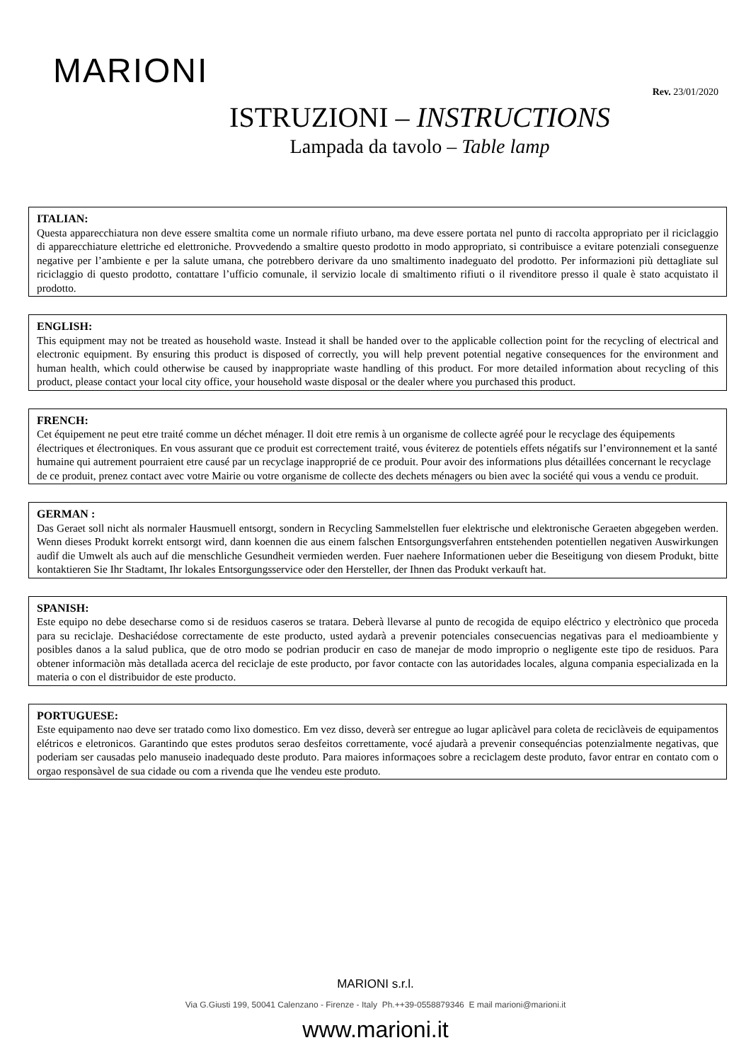MARIONI
Rev. 23/01/2020
ISTRUZIONI – INSTRUCTIONS
Lampada da tavolo – Table lamp
ITALIAN:
Questa apparecchiatura non deve essere smaltita come un normale rifiuto urbano, ma deve essere portata nel punto di raccolta appropriato per il riciclaggio di apparecchiature elettriche ed elettroniche. Provvedendo a smaltire questo prodotto in modo appropriato, si contribuisce a evitare potenziali conseguenze negative per l’ambiente e per la salute umana, che potrebbero derivare da uno smaltimento inadeguato del prodotto. Per informazioni più dettagliate sul riciclaggio di questo prodotto, contattare l’ufficio comunale, il servizio locale di smaltimento rifiuti o il rivenditore presso il quale è stato acquistato il prodotto.
ENGLISH:
This equipment may not be treated as household waste. Instead it shall be handed over to the applicable collection point for the recycling of electrical and electronic equipment. By ensuring this product is disposed of correctly, you will help prevent potential negative consequences for the environment and human health, which could otherwise be caused by inappropriate waste handling of this product. For more detailed information about recycling of this product, please contact your local city office, your household waste disposal or the dealer where you purchased this product.
FRENCH:
Cet équipement ne peut etre traité comme un déchet ménager. Il doit etre remis à un organisme de collecte agréé pour le recyclage des équipements électriques et électroniques. En vous assurant que ce produit est correctement traité, vous éviterez de potentiels effets négatifs sur l’environnement et la santé humaine qui autrement pourraient etre causé par un recyclage inapproprié de ce produit. Pour avoir des informations plus détaillées concernant le recyclage de ce produit, prenez contact avec votre Mairie ou votre organisme de collecte des dechets ménagers ou bien avec la société qui vous a vendu ce produit.
GERMAN :
Das Geraet soll nicht als normaler Hausmuell entsorgt, sondern in Recycling Sammelstellen fuer elektrische und elektronische Geraeten abgegeben werden. Wenn dieses Produkt korrekt entsorgt wird, dann koennen die aus einem falschen Entsorgungsverfahren entstehenden potentiellen negativen Auswirkungen audìf die Umwelt als auch auf die menschliche Gesundheit vermieden werden. Fuer naehere Informationen ueber die Beseitigung von diesem Produkt, bitte kontaktieren Sie Ihr Stadtamt, Ihr lokales Entsorgungsservice oder den Hersteller, der Ihnen das Produkt verkauft hat.
SPANISH:
Este equipo no debe desecharse como si de residuos caseros se tratara. Deberà llevarse al punto de recogida de equipo eléctrico y electrònico que proceda para su reciclaje. Deshaciédose correctamente de este producto, usted aydarà a prevenir potenciales consecuencias negativas para el medioambiente y posibles danos a la salud publica, que de otro modo se podrian producir en caso de manejar de modo improprio o negligente este tipo de residuos. Para obtener informaciòn màs detallada acerca del reciclaje de este producto, por favor contacte con las autoridades locales, alguna compania especializada en la materia o con el distribuidor de este producto.
PORTUGUESE:
Este equipamento nao deve ser tratado como lixo domestico. Em vez disso, deverà ser entregue ao lugar aplicàvel para coleta de reciclàveis de equipamentos elétricos e eletronicos. Garantindo que estes produtos serao desfeitos correttamente, vocé ajudarà a prevenir consequéncias potenzialmente negativas, que poderiam ser causadas pelo manuseio inadequado deste produto. Para maiores informaçoes sobre a reciclagem deste produto, favor entrar en contato com o orgao responsàvel de sua cidade ou com a rivenda que lhe vendeu este produto.
MARIONI s.r.l.
Via G.Giusti 199, 50041 Calenzano - Firenze - Italy Ph.++39-0558879346 E mail marioni@marioni.it
www.marioni.it